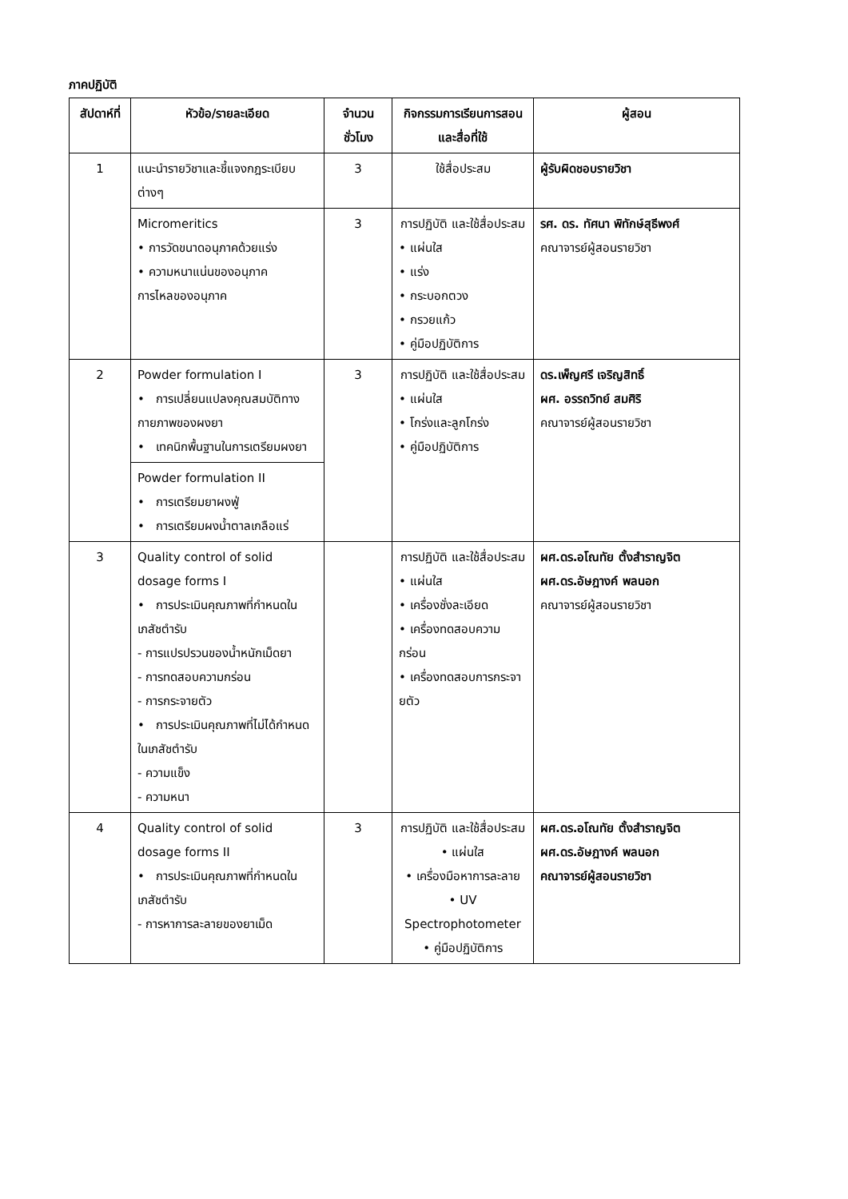ภาคปฏิบัติ
| สัปดาห์ที่ | หัวข้อ/รายละเอียด | จำนวนชั่วโมง | กิจกรรมการเรียนการสอนและสื่อที่ใช้ | ผู้สอน |
| --- | --- | --- | --- | --- |
| 1 | แนะนำรายวิชาและชี้แจงกฎระเบียบต่างๆ | 3 | ใช้สื่อประสม | ผู้รับผิดชอบรายวิชา |
| | Micromeritics • การวัดขนาดอนุภาคด้วยแร่ง • ความหนาแน่นของอนุภาค การไหลของอนุภาค | 3 | การปฏิบัติ และใช้สื่อประสม • แผ่นใส • แร่ง • กระบอกตวง • กรวยแก้ว • คู่มือปฏิบัติการ | รศ. ดร. ทัศนา พิทักษ์สุธีพงศ์ คณาจารย์ผู้สอนรายวิชา |
| 2 | Powder formulation I • การเปลี่ยนแปลงคุณสมบัติทางกายภาพของผงยา • เทคนิกพื้นฐานในการเตรียมผงยา | 3 | การปฏิบัติ และใช้สื่อประสม • แผ่นใส • โกร่งและลูกโกร่ง • คู่มือปฏิบัติการ | ดร.เพ็ญศรี เจริญสิทธิ์ ผศ. อรรถวิทย์ สมศิริ คณาจารย์ผู้สอนรายวิชา |
| | Powder formulation II • การเตรียมยาผงฟู่ • การเตรียมผงน้ำตาลเกลือแร่ | | | |
| 3 | Quality control of solid dosage forms I • การประเมินคุณภาพที่กำหนดในเภสัชตำรับ - การแปรปรวนของน้ำหนักเม็ดยา - การทดสอบความกร่อน - การกระจายตัว • การประเมินคุณภาพที่ไม่ได้กำหนดในเภสัชตำรับ - ความแข็ง - ความหนา | | การปฏิบัติ และใช้สื่อประสม • แผ่นใส • เครื่องชั่งละเอียด • เครื่องทดสอบความกร่อน • เครื่องทดสอบการกระจายตัว | ผศ.ดร.อโณทัย ตั้งสำราญจิต ผศ.ดร.อัษฎางค์ พลนอก คณาจารย์ผู้สอนรายวิชา |
| 4 | Quality control of solid dosage forms II • การประเมินคุณภาพที่กำหนดในเภสัชตำรับ - การหาการละลายของยาเม็ด | 3 | การปฏิบัติ และใช้สื่อประสม • แผ่นใส • เครื่องมือหาการละลาย • UV Spectrophotometer • คู่มือปฏิบัติการ | ผศ.ดร.อโณทัย ตั้งสำราญจิต ผศ.ดร.อัษฎางค์ พลนอก คณาจารย์ผู้สอนรายวิชา |